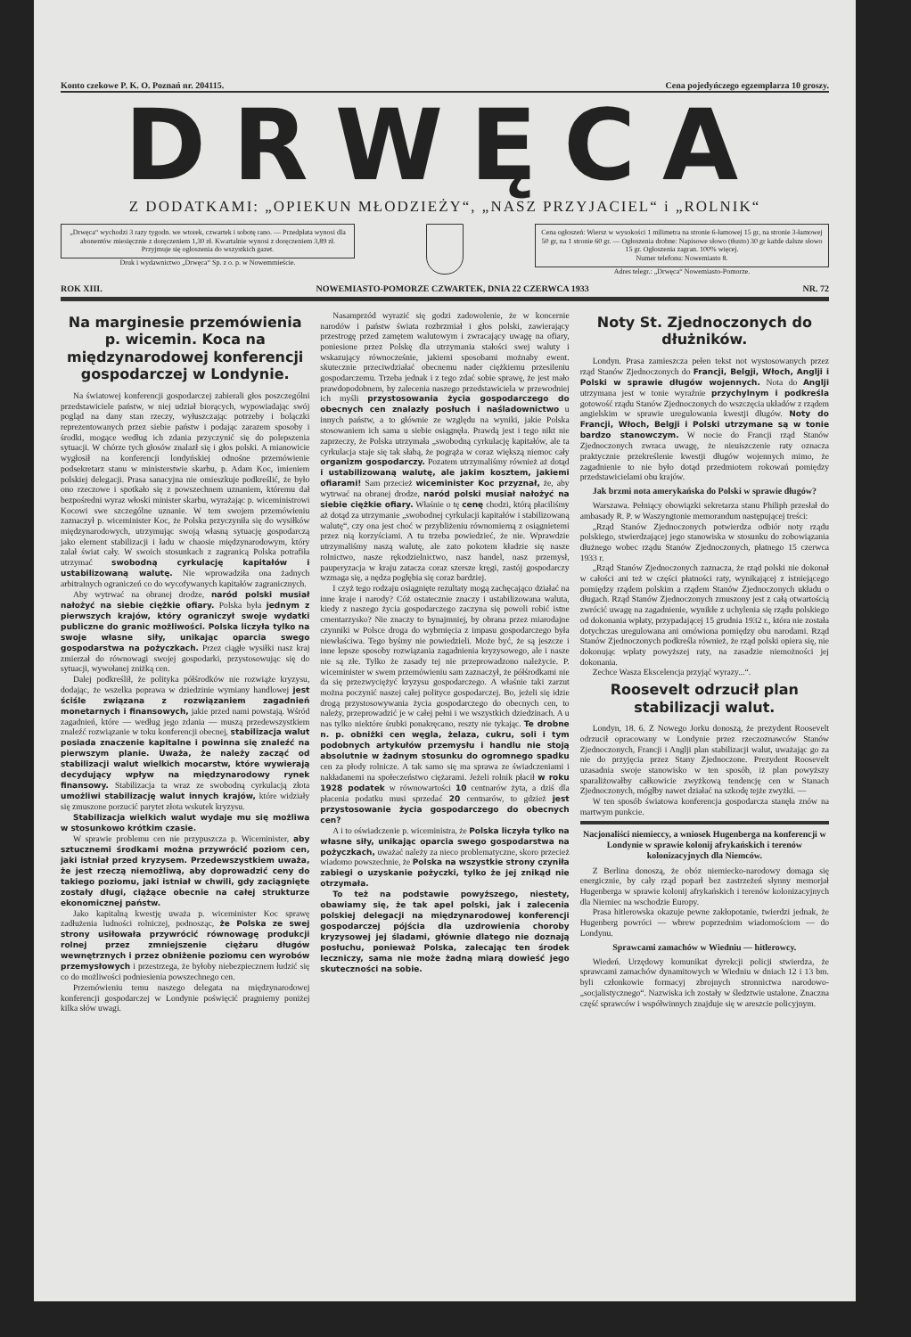Konto czekowe P. K. O. Poznań nr. 204115. Cena pojedyńczego egzemplarza 10 groszy.
DRWĘCA
Z DODATKAMI: „OPIEKUN MŁODZIEŻY“, „NASZ PRZYJACIEL“ i „ROLNIK“
„Drwęca“ wychodzi 3 razy tygodn. we wtorek, czwartek i sobotę rano. — Przedpłata wynosi dla abonentów miesięcznie z doręczeniem 1,30 zł. Kwartalnie wynosi z doręczeniem 3,89 zł.
Przyjmuje się ogłoszenia do wszystkich gazet.
Druk i wydawnictwo „Drwęca“ Sp. z o. p. w Nowemmieście.
Cena ogłoszeń: Wiersz w wysokości 1 milimetra na stronie 6-łamowej 15 gr, na stronie 3-łamowej 50 gr, na 1 stronie 60 gr. — Ogłoszenia drobne: Napisowe słowo (tłusto) 30 gr każde dalsze słowo 15 gr. Ogłoszenia zagran. 100% więcej.
Numer telefonu: Nowemiasto 8.
Adres telegr.: „Drwęca“ Nowemiasto-Pomorze.
ROK XIII. NOWEMIASTO-POMORZE CZWARTEK, DNIA 22 CZERWCA 1933 NR. 72
Na marginesie przemówienia p. wicemin. Koca na międzynarodowej konferencji gospodarczej w Londynie.
Na światowej konferencji gospodarczej zabierali głos poszczególni przedstawiciele państw, w niej udział biorących, wypowiadając swój pogląd na dany stan rzeczy, wyłuszczając potrzeby i bolączki reprezentowanych przez siebie państw i podając zarazem sposoby i środki, mogące według ich zdania przyczynić się do polepszenia sytuacji. W chórze tych głosów znalazł się i głos polski. A mianowicie wygłosił na konferencji londyńskiej odnośne przemówienie podsekretarz stanu w ministerstwie skarbu, p. Adam Koc, imieniem polskiej delegacji. Prasa sanacyjna nie omieszkuje podkreślić, że było ono rzeczowe i spotkało się z powszechnem uznaniem, któremu dał bezpośredni wyraz włoski minister skarbu, wyrażając p. wiceministrowi Kocowi swe szczególne uznanie. W tem swojem przemówieniu zaznaczył p. wiceminister Koc, że Polska przyczyniła się do wysiłków międzynarodowych, utrzymując swoją własną sytuację gospodarczą jako element stabilizacji i ładu w chaosie międzynarodowym, który zalał świat cały. W swoich stosunkach z zagranicą Polska potrafiła utrzymać swobodną cyrkulację kapitałów i ustabilizowaną walutę. Nie wprowadziła ona żadnych arbitralnych ograniczeń co do wycofywanych kapitałów zagranicznych.
Aby wytrwać na obranej drodze, naród polski musiał nałożyć na siebie ciężkie ofiary. Polska była jednym z pierwszych krajów, który ograniczył swoje wydatki publiczne do granic możliwości. Polska liczyła tylko na swoje własne siły, unikając oparcia swego gospodarstwa na pożyczkach. Przez ciągłe wysiłki nasz kraj zmierzał do równowagi swojej gospodarki, przystosowując się do sytuacji, wywołanej zniżką cen.
Dalej podkreślił, że polityka półśrodków nie rozwiąże kryzysu, dodając, że wszelka poprawa w dziedzinie wymiany handlowej jest ściśle związana z rozwiązaniem zagadnień monetarnych i finansowych, jakie przed nami powstają. Wśród zagadnień, które — według jego zdania — muszą przedewszystkiem znaleźć rozwiązanie w toku konferencji obecnej, stabilizacja walut posiada znaczenie kapitalne i powinna się znaleźć na pierwszym planie. Uważa, że należy zacząć od stabilizacji walut wielkich mocarstw, które wywierają decydujący wpływ na międzynarodowy rynek finansowy. Stabilizacja ta wraz ze swobodną cyrkulacją złota umożliwi stabilizację walut innych krajów, które widziały się zmuszone porzucić parytet złota wskutek kryzysu.
Stabilizacja wielkich walut wydaje mu się możliwa w stosunkowo krótkim czasie.
W sprawie problemu cen nie przypuszcza p. Wiceminister, aby sztucznemi środkami można przywrócić poziom cen, jaki istniał przed kryzysem. Przedewszystkiem uważa, że jest rzeczą niemożliwą, aby doprowadzić ceny do takiego poziomu, jaki istniał w chwili, gdy zaciągnięte zostały długi, ciążące obecnie na całej strukturze ekonomicznej państw.
Jako kapitalną kwestję uważa p. wiceminister Koc sprawę zadłużenia ludności rolniczej, podnosząc, że Polska ze swej strony usiłowała przywrócić równowagę produkcji rolnej przez zmniejszenie ciężaru długów wewnętrznych i przez obniżenie poziomu cen wyrobów przemysłowych i przestrzega, że byłoby niebezpiecznem łudzić się co do możliwości podniesienia powszechnego cen.
Przemówieniu temu naszego delegata na międzynarodowej konferencji gospodarczej w Londynie poświęcić pragniemy poniżej kilka słów uwagi.
Nasamprzód wyrazić się godzi zadowolenie, że w koncernie narodów i państw świata rozbrzmiał i głos polski, zawierający przestrogę przed zamętem walutowym i zwracający uwagę na ofiary, poniesione przez Polskę dla utrzymania stałości swej waluty i wskazujący równocześnie, jakiemi sposobami możnaby ewent. skutecznie przeciwdziałać obecnemu nader ciężkiemu przesileniu gospodarczemu. Trzeba jednak i z tego zdać sobie sprawę, że jest mało prawdopodobnem, by zalecenia naszego przedstawiciela w przewodniej ich myśli przystosowania życia gospodarczego do obecnych cen znalazły posłuch i naśladownictwo u innych państw, a to głównie ze względu na wyniki, jakie Polska stosowaniem ich sama u siebie osiągnęła. Prawdą jest i tego nikt nie zaprzeczy, że Polska utrzymała „swobodną cyrkulację kapitałów, ale ta cyrkulacja staje się tak słabą, że pogrąża w coraz większą niemoc cały organizm gospodarczy. Pozatem utrzymaliśmy również aż dotąd i ustabilizowaną walutę, ale jakim kosztem, jakiemi ofiarami! Sam przecież wiceminister Koc przyznał, że, aby wytrwać na obranej drodze, naród polski musiał nałożyć na siebie ciężkie ofiary. Właśnie o tę cenę chodzi, którą płaciliśmy aż dotąd za utrzymanie „swobodnej cyrkulacji kapitałów i stabilizowaną walutę“, czy ona jest choć w przybliżeniu równomierną z osiągnietemi przez nią korzyściami. A tu trzeba powiedzieć, że nie. Wprawdzie utrzymaliśmy naszą walutę, ale zato pokotem kładzie się nasze rolnictwo, nasze rękodzielnictwo, nasz handel, nasz przemysł, pauperyzacja w kraju zatacza coraz szersze kręgi, zastój gospodarczy wzmaga się, a nędza pogłębia się coraz bardziej.
I czyż tego rodzaju osiągnięte rezultaty mogą zachęcająco działać na inne kraje i narody? Cóż ostatecznie znaczy i ustabilizowana waluta, kiedy z naszego życia gospodarczego zaczyna się powoli robić istne cmentarzysko? Nie znaczy to bynajmniej, by obrana przez miarodajne czynniki w Polsce droga do wybrnięcia z impasu gospodarczego była niewłaściwa. Tego byśmy nie powiedzieli. Może być, że są jeszcze i inne lepsze sposoby rozwiązania zagadnienia kryzysowego, ale i nasze nie są złe. Tylko że zasady tej nie przeprowadzono należycie. P. wiceminister w swem przemówieniu sam zaznaczył, że półśrodkami nie da się przezwyciężyć kryzysu gospodarczego. A właśnie taki zarzut można poczynić naszej całej polityce gospodarczej. Bo, jeżeli się idzie drogą przystosowywania życia gospodarczego do obecnych cen, to należy, przeprowadzić je w całej pełni i we wszystkich dziedzinach. A u nas tylko niektóre śrubki ponakręcano, reszty nie tykając. Te drobne n. p. obniżki cen węgla, żelaza, cukru, soli i tym podobnych artykułów przemysłu i handlu nie stoją absolutnie w żadnym stosunku do ogromnego spadku cen za płody rolnicze. A tak samo się ma sprawa ze świadczeniami i nakładanemi na społeczeństwo ciężarami. Jeżeli rolnik płacił w roku 1928 podatek w równowartości 10 centnarów żyta, a dziś dla płacenia podatku musi sprzedać 20 centnarów, to gdzież jest przystosowanie życia gospodarczego do obecnych cen?
A i to oświadczenie p. wiceministra, że Polska liczyła tylko na własne siły, unikając oparcia swego gospodarstwa na pożyczkach, uważać należy za nieco problematyczne, skoro przecież wiadomo powszechnie, że Polska na wszystkie strony czyniła zabiegi o uzyskanie pożyczki, tylko że jej znikąd nie otrzymała.
To też na podstawie powyższego, niestety, obawiamy się, że tak apel polski, jak i zalecenia polskiej delegacji na międzynarodowej konferencji gospodarczej pójścia dla uzdrowienia choroby kryzysowej jej śladami, głównie dlatego nie doznają posłuchu, ponieważ Polska, zalecając ten środek leczniczy, sama nie może żadną miarą dowieść jego skuteczności na sobie.
Noty St. Zjednoczonych do dłużników.
Londyn. Prasa zamieszcza pełen tekst not wystosowanych przez rząd Stanów Zjednoczonych do Francji, Belgji, Włoch, Anglji i Polski w sprawie długów wojennych. Nota do Anglji utrzymana jest w tonie wyraźnie przychylnym i podkreśla gotowość rządu Stanów Zjednoczonych do wszczęcia układów z rządem angielskim w sprawie uregulowania kwestji długów. Noty do Francji, Włoch, Belgji i Polski utrzymane są w tonie bardzo stanowczym. W nocie do Francji rząd Stanów Zjednoczonych zwraca uwagę, że nieuiszczenie raty oznacza praktycznie przekreślenie kwestji długów wojennych mimo, że zagadnienie to nie było dotąd przedmiotem rokowań pomiędzy przedstawicielami obu krajów.
Jak brzmi nota amerykańska do Polski w sprawie długów?
Warszawa. Pełniący obowiązki sekretarza stanu Philiph przesłał do ambasady R. P. w Waszyngtonie memorandum następującej treści:
„Rząd Stanów Zjednoczonych potwierdza odbiór noty rządu polskiego, stwierdzającej jego stanowiska w stosunku do zobowiązania dłużnego wobec rządu Stanów Zjednoczonych, płatnego 15 czerwca 1933 r.
„Rząd Stanów Zjednoczonych zaznacza, że rząd polski nie dokonał w całości ani też w części płatności raty, wynikającej z istniejącego pomiędzy rządem polskim a rządem Stanów Zjednoczonych układu o długach. Rząd Stanów Zjednoczonych zmuszony jest z całą otwartością zwrócić uwagę na zagadnienie, wynikłe z uchylenia się rządu polskiego od dokonania wpłaty, przypadającej 15 grudnia 1932 r., która nie została dotychczas uregulowana ani omówiona pomiędzy obu narodami. Rząd Stanów Zjednoczonych podkreśla również, że rząd polski opiera się, nie dokonując wpłaty powyższej raty, na zasadzie niemożności jej dokonania.
Zechce Wasza Ekscelencja przyjąć wyrazy...“.
Roosevelt odrzucił plan stabilizacji walut.
Londyn, 18. 6. Z Nowego Jorku donoszą, że prezydent Roosevelt odrzucił opracowany w Londynie przez rzeczoznawców Stanów Zjednoczonych, Francji i Anglji plan stabilizacji walut, uważając go za nie do przyjęcia przez Stany Zjednoczone. Prezydent Roosevelt uzasadnia swoje stanowisko w ten sposób, iż plan powyższy sparaliżowałby całkowicie zwyżkową tendencję cen w Stanach Zjednoczonych, mógłby nawet działać na szkodę tejże zwyżki. —
W ten sposób światowa konferencja gospodarcza stanęła znów na martwym punkcie.
Nacjonaliści niemieccy, a wniosek Hugenberga na konferencji w Londynie w sprawie kolonij afrykańskich i terenów kolonizacyjnych dla Niemców.
Z Berlina donoszą, że obóz niemiecko-narodowy domaga się energicznie, by cały rząd poparł bez zastrzeżeń słynny memorjał Hugenberga w sprawie kolonij afrykańskich i terenów kolonizacyjnych dla Niemiec na wschodzie Europy.
Prasa hitlerowska okazuje pewne zakłopotanie, twierdzi jednak, że Hugenberg powróci — wbrew poprzednim wiadomościom — do Londynu.
Sprawcami zamachów w Wiedniu — hitlerowcy.
Wiedeń. Urzędowy komunikat dyrekcji policji stwierdza, że sprawcami zamachów dynamitowych w Wiedniu w dniach 12 i 13 bm. byli członkowie formacyj zbrojnych stronnictwa narodowo-„socjalistycznego“. Nazwiska ich zostały w śledztwie ustalone. Znaczna część sprawców i współwinnych znajduje się w areszcie policyjnym.